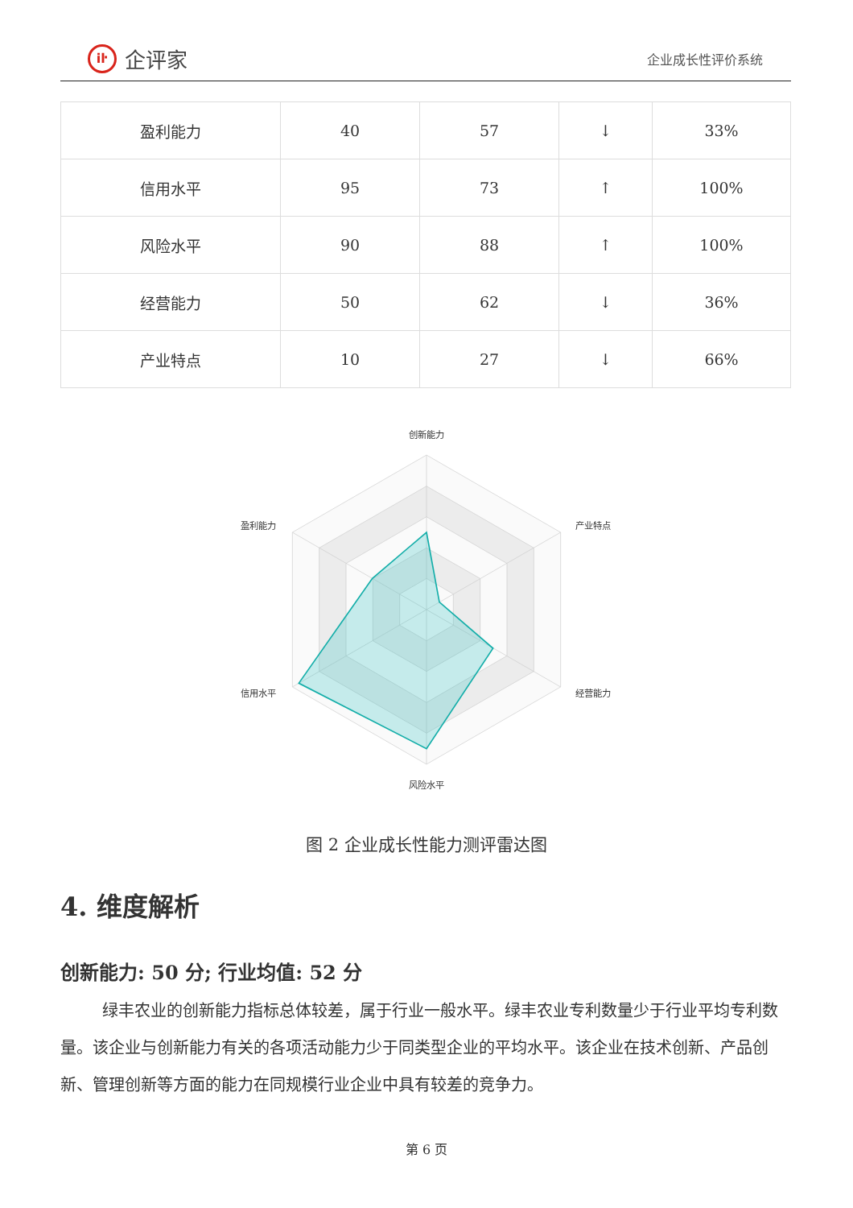iŀ 企评家
企业成长性评价系统
| 盈利能力 | 40 | 57 | ↓ | 33% |
| 信用水平 | 95 | 73 | ↑ | 100% |
| 风险水平 | 90 | 88 | ↑ | 100% |
| 经营能力 | 50 | 62 | ↓ | 36% |
| 产业特点 | 10 | 27 | ↓ | 66% |
创新能力
产业特点
经营能力
风险水平
信用水平
盈利能力
图 2 企业成长性能力测评雷达图
4. 维度解析
创新能力: 50 分; 行业均值: 52 分
绿丰农业的创新能力指标总体较差，属于行业一般水平。绿丰农业专利数量少于行业平均专利数量。该企业与创新能力有关的各项活动能力少于同类型企业的平均水平。该企业在技术创新、产品创新、管理创新等方面的能力在同规模行业企业中具有较差的竞争力。
第 6 页